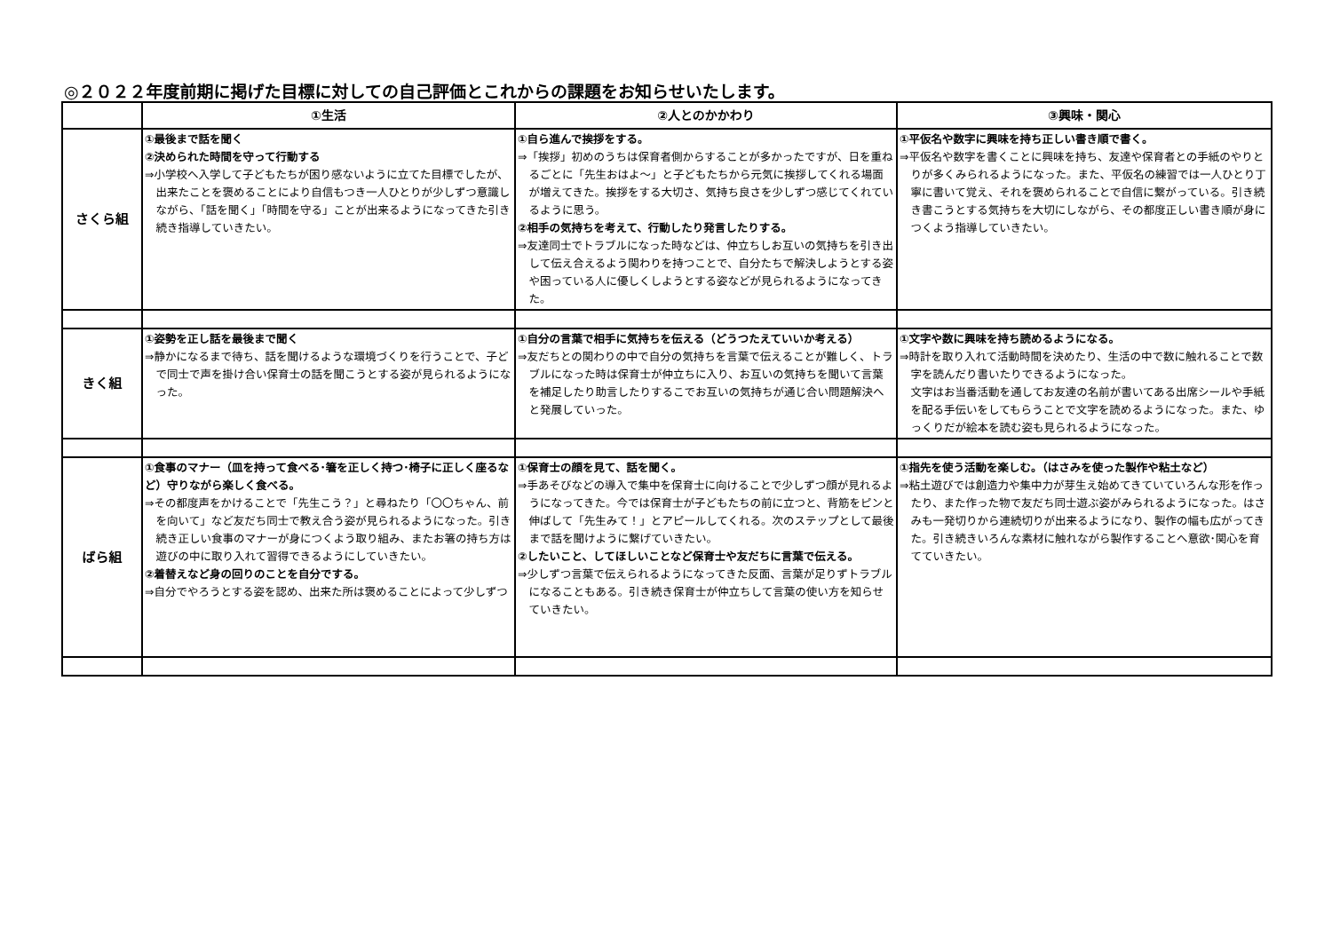◎２０２２年度前期に掲げた目標に対しての自己評価とこれからの課題をお知らせいたします。
| | ①生活 | ②人とのかかわり | ③興味・関心 |
| --- | --- | --- | --- |
| さくら組 | ①最後まで話を聞く ②決められた時間を守って行動する ⇒小学校へ入学して子どもたちが困り感ないように立てた目標でしたが、出来たことを褒めることにより自信もつき一人ひとりが少しずつ意識しながら、「話を聞く」「時間を守る」ことが出来るようになってきた引き続き指導していきたい。 | ①自ら進んで挨拶をする。 ⇒「挨拶」初めのうちは保育者側からすることが多かったですが、日を重ねるごとに「先生おはよ～」と子どもたちから元気に挨拶してくれる場面が増えてきた。挨拶をする大切さ、気持ち良さを少しずつ感じてくれているように思う。 ②相手の気持ちを考えて、行動したり発言したりする。 ⇒友達同士でトラブルになった時などは、仲立ちしお互いの気持ちを引き出して伝え合えるよう関わりを持つことで、自分たちで解決しようとする姿や困っている人に優しくしようとする姿などが見られるようになってきた。 | ①平仮名や数字に興味を持ち正しい書き順で書く。 ⇒平仮名や数字を書くことに興味を持ち、友達や保育者との手紙のやりとりが多くみられるようになった。また、平仮名の練習では一人ひとり丁寧に書いて覚え、それを褒められることで自信に繋がっている。引き続き書こうとする気持ちを大切にしながら、その都度正しい書き順が身につくよう指導していきたい。 |
| きく組 | ①姿勢を正し話を最後まで聞く ⇒静かになるまで待ち、話を聞けるような環境づくりを行うことで、子どで同士で声を掛け合い保育士の話を聞こうとする姿が見られるようになった。 | ①自分の言葉で相手に気持ちを伝える（どうつたえていいか考える） ⇒友だちとの関わりの中で自分の気持ちを言葉で伝えることが難しく、トラブルになった時は保育士が仲立ちに入り、お互いの気持ちを聞いて言葉を補足したり助言したりするこでお互いの気持ちが通じ合い問題解決へと発展していった。 | ①文字や数に興味を持ち読めるようになる。 ⇒時計を取り入れて活動時間を決めたり、生活の中で数に触れることで数字を読んだり書いたりできるようになった。 文字はお当番活動を通してお友達の名前が書いてある出席シールや手紙を配る手伝いをしてもらうことで文字を読めるようになった。また、ゆっくりだが絵本を読む姿も見られるようになった。 |
| ばら組 | ①食事のマナー（皿を持って食べる･箸を正しく持つ･椅子に正しく座るなど）守りながら楽しく食べる。 ⇒その都度声をかけることで「先生こう？」と尋ねたり「〇〇ちゃん、前を向いて」など友だち同士で教え合う姿が見られるようになった。引き続き正しい食事のマナーが身につくよう取り組み、またお箸の持ち方は遊びの中に取り入れて習得できるようにしていきたい。 ②着替えなど身の回りのことを自分でする。 ⇒自分でやろうとする姿を認め、出来た所は褒めることによって少しずつ | ①保育士の顔を見て、話を聞く。 ⇒手あそびなどの導入で集中を保育士に向けることで少しずつ顔が見れるようになってきた。今では保育士が子どもたちの前に立つと、背筋をピンと伸ばして「先生みて！」とアピールしてくれる。次のステップとして最後まで話を聞けように繋げていきたい。 ②したいこと、してほしいことなど保育士や友だちに言葉で伝える。 ⇒少しずつ言葉で伝えられるようになってきた反面、言葉が足りずトラブルになることもある。引き続き保育士が仲立ちして言葉の使い方を知らせていきたい。 | ①指先を使う活動を楽しむ。（はさみを使った製作や粘土など） ⇒粘土遊びでは創造力や集中力が芽生え始めてきていていろんな形を作ったり、また作った物で友だち同士遊ぶ姿がみられるようになった。はさみも一発切りから連続切りが出来るようになり、製作の幅も広がってきた。引き続きいろんな素材に触れながら製作することへ意欲･関心を育てていきたい。 |